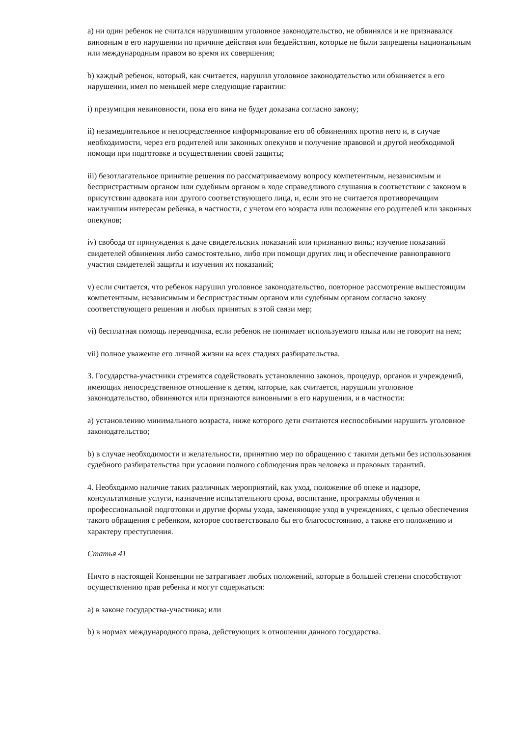a) ни один ребенок не считался нарушившим уголовное законодательство, не обвинялся и не признавался виновным в его нарушении по причине действия или бездействия, которые не были запрещены национальным или международным правом во время их совершения;
b) каждый ребенок, который, как считается, нарушил уголовное законодательство или обвиняется в его нарушении, имел по меньшей мере следующие гарантии:
i) презумпция невиновности, пока его вина не будет доказана согласно закону;
ii) незамедлительное и непосредственное информирование его об обвинениях против него и, в случае необходимости, через его родителей или законных опекунов и получение правовой и другой необходимой помощи при подготовке и осуществлении своей защиты;
iii) безотлагательное принятие решения по рассматриваемому вопросу компетентным, независимым и беспристрастным органом или судебным органом в ходе справедливого слушания в соответствии с законом в присутствии адвоката или другого соответствующего лица, и, если это не считается противоречащим наилучшим интересам ребенка, в частности, с учетом его возраста или положения его родителей или законных опекунов;
iv) свобода от принуждения к даче свидетельских показаний или признанию вины; изучение показаний свидетелей обвинения либо самостоятельно, либо при помощи других лиц и обеспечение равноправного участия свидетелей защиты и изучения их показаний;
v) если считается, что ребенок нарушил уголовное законодательство, повторное рассмотрение вышестоящим компетентным, независимым и беспристрастным органом или судебным органом согласно закону соответствующего решения и любых принятых в этой связи мер;
vi) бесплатная помощь переводчика, если ребенок не понимает используемого языка или не говорит на нем;
vii) полное уважение его личной жизни на всех стадиях разбирательства.
3. Государства-участники стремятся содействовать установлению законов, процедур, органов и учреждений, имеющих непосредственное отношение к детям, которые, как считается, нарушили уголовное законодательство, обвиняются или признаются виновными в его нарушении, и в частности:
a) установлению минимального возраста, ниже которого дети считаются неспособными нарушить уголовное законодательство;
b) в случае необходимости и желательности, принятию мер по обращению с такими детьми без использования судебного разбирательства при условии полного соблюдения прав человека и правовых гарантий.
4. Необходимо наличие таких различных мероприятий, как уход, положение об опеке и надзоре, консультативные услуги, назначение испытательного срока, воспитание, программы обучения и профессиональной подготовки и другие формы ухода, заменяющие уход в учреждениях, с целью обеспечения такого обращения с ребенком, которое соответствовало бы его благосостоянию, а также его положению и характеру преступления.
Статья 41
Ничто в настоящей Конвенции не затрагивает любых положений, которые в большей степени способствуют осуществлению прав ребенка и могут содержаться:
a) в законе государства-участника; или
b) в нормах международного права, действующих в отношении данного государства.